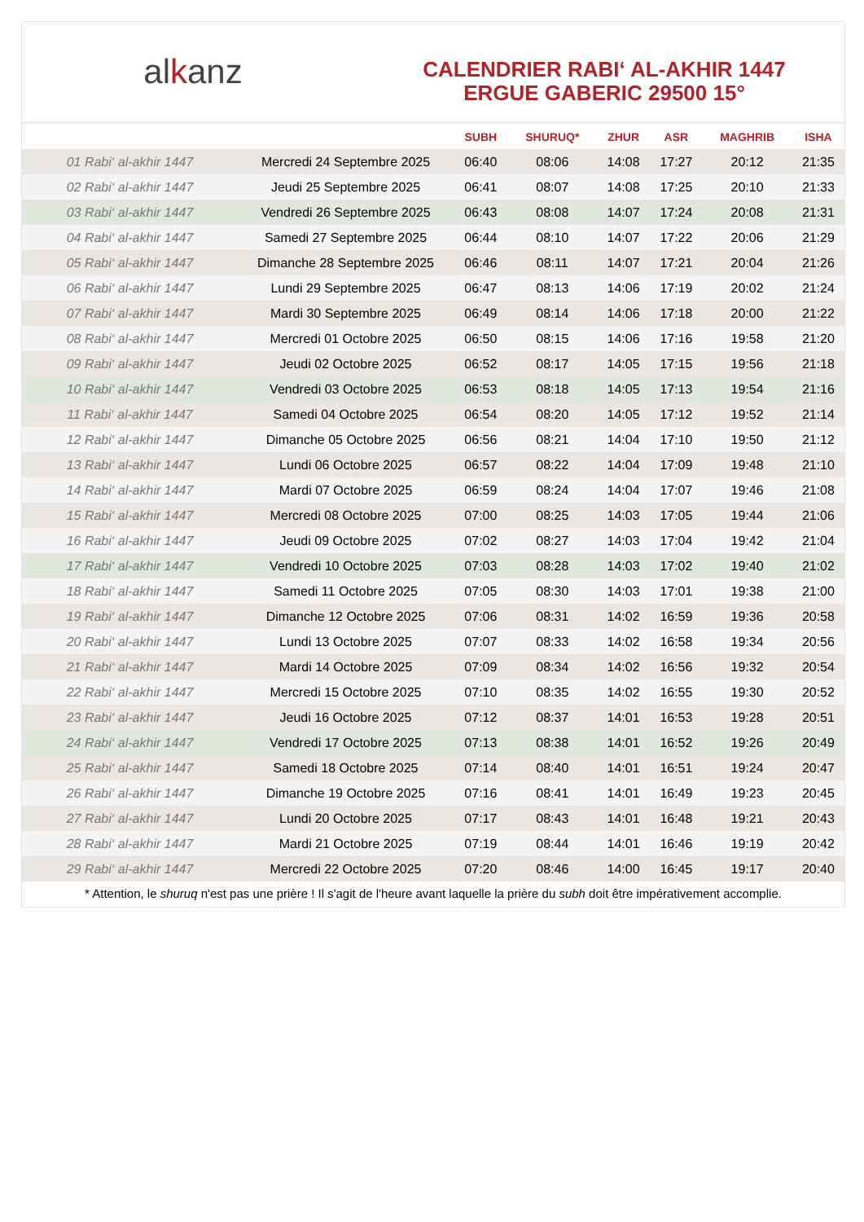al k anz
CALENDRIER RABI‘ AL-AKHIR 1447
ERGUE GABERIC 29500 15°
| | | SUBH | SHURUQ* | ZHUR | ASR | MAGHRIB | ISHA |
| --- | --- | --- | --- | --- | --- | --- | --- |
| 01 Rabi‘ al-akhir 1447 | Mercredi 24 Septembre 2025 | 06:40 | 08:06 | 14:08 | 17:27 | 20:12 | 21:35 |
| 02 Rabi‘ al-akhir 1447 | Jeudi 25 Septembre 2025 | 06:41 | 08:07 | 14:08 | 17:25 | 20:10 | 21:33 |
| 03 Rabi‘ al-akhir 1447 | Vendredi 26 Septembre 2025 | 06:43 | 08:08 | 14:07 | 17:24 | 20:08 | 21:31 |
| 04 Rabi‘ al-akhir 1447 | Samedi 27 Septembre 2025 | 06:44 | 08:10 | 14:07 | 17:22 | 20:06 | 21:29 |
| 05 Rabi‘ al-akhir 1447 | Dimanche 28 Septembre 2025 | 06:46 | 08:11 | 14:07 | 17:21 | 20:04 | 21:26 |
| 06 Rabi‘ al-akhir 1447 | Lundi 29 Septembre 2025 | 06:47 | 08:13 | 14:06 | 17:19 | 20:02 | 21:24 |
| 07 Rabi‘ al-akhir 1447 | Mardi 30 Septembre 2025 | 06:49 | 08:14 | 14:06 | 17:18 | 20:00 | 21:22 |
| 08 Rabi‘ al-akhir 1447 | Mercredi 01 Octobre 2025 | 06:50 | 08:15 | 14:06 | 17:16 | 19:58 | 21:20 |
| 09 Rabi‘ al-akhir 1447 | Jeudi 02 Octobre 2025 | 06:52 | 08:17 | 14:05 | 17:15 | 19:56 | 21:18 |
| 10 Rabi‘ al-akhir 1447 | Vendredi 03 Octobre 2025 | 06:53 | 08:18 | 14:05 | 17:13 | 19:54 | 21:16 |
| 11 Rabi‘ al-akhir 1447 | Samedi 04 Octobre 2025 | 06:54 | 08:20 | 14:05 | 17:12 | 19:52 | 21:14 |
| 12 Rabi‘ al-akhir 1447 | Dimanche 05 Octobre 2025 | 06:56 | 08:21 | 14:04 | 17:10 | 19:50 | 21:12 |
| 13 Rabi‘ al-akhir 1447 | Lundi 06 Octobre 2025 | 06:57 | 08:22 | 14:04 | 17:09 | 19:48 | 21:10 |
| 14 Rabi‘ al-akhir 1447 | Mardi 07 Octobre 2025 | 06:59 | 08:24 | 14:04 | 17:07 | 19:46 | 21:08 |
| 15 Rabi‘ al-akhir 1447 | Mercredi 08 Octobre 2025 | 07:00 | 08:25 | 14:03 | 17:05 | 19:44 | 21:06 |
| 16 Rabi‘ al-akhir 1447 | Jeudi 09 Octobre 2025 | 07:02 | 08:27 | 14:03 | 17:04 | 19:42 | 21:04 |
| 17 Rabi‘ al-akhir 1447 | Vendredi 10 Octobre 2025 | 07:03 | 08:28 | 14:03 | 17:02 | 19:40 | 21:02 |
| 18 Rabi‘ al-akhir 1447 | Samedi 11 Octobre 2025 | 07:05 | 08:30 | 14:03 | 17:01 | 19:38 | 21:00 |
| 19 Rabi‘ al-akhir 1447 | Dimanche 12 Octobre 2025 | 07:06 | 08:31 | 14:02 | 16:59 | 19:36 | 20:58 |
| 20 Rabi‘ al-akhir 1447 | Lundi 13 Octobre 2025 | 07:07 | 08:33 | 14:02 | 16:58 | 19:34 | 20:56 |
| 21 Rabi‘ al-akhir 1447 | Mardi 14 Octobre 2025 | 07:09 | 08:34 | 14:02 | 16:56 | 19:32 | 20:54 |
| 22 Rabi‘ al-akhir 1447 | Mercredi 15 Octobre 2025 | 07:10 | 08:35 | 14:02 | 16:55 | 19:30 | 20:52 |
| 23 Rabi‘ al-akhir 1447 | Jeudi 16 Octobre 2025 | 07:12 | 08:37 | 14:01 | 16:53 | 19:28 | 20:51 |
| 24 Rabi‘ al-akhir 1447 | Vendredi 17 Octobre 2025 | 07:13 | 08:38 | 14:01 | 16:52 | 19:26 | 20:49 |
| 25 Rabi‘ al-akhir 1447 | Samedi 18 Octobre 2025 | 07:14 | 08:40 | 14:01 | 16:51 | 19:24 | 20:47 |
| 26 Rabi‘ al-akhir 1447 | Dimanche 19 Octobre 2025 | 07:16 | 08:41 | 14:01 | 16:49 | 19:23 | 20:45 |
| 27 Rabi‘ al-akhir 1447 | Lundi 20 Octobre 2025 | 07:17 | 08:43 | 14:01 | 16:48 | 19:21 | 20:43 |
| 28 Rabi‘ al-akhir 1447 | Mardi 21 Octobre 2025 | 07:19 | 08:44 | 14:01 | 16:46 | 19:19 | 20:42 |
| 29 Rabi‘ al-akhir 1447 | Mercredi 22 Octobre 2025 | 07:20 | 08:46 | 14:00 | 16:45 | 19:17 | 20:40 |
* Attention, le shuruq n'est pas une prière ! Il s'agit de l'heure avant laquelle la prière du subh doit être impérativement accomplie.